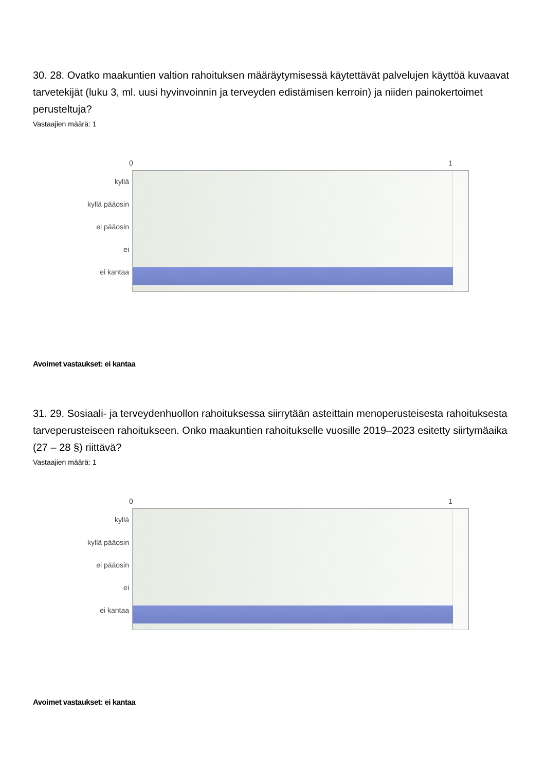30. 28. Ovatko maakuntien valtion rahoituksen määräytymisessä käytettävät palvelujen käyttöä kuvaavat tarvetekijät (luku 3, ml. uusi hyvinvoinnin ja terveyden edistämisen kerroin) ja niiden painokertoimet perusteltuja?
Vastaajien määrä: 1
0 1
kyllä
kyllä pääosin
ei pääosin
ei
ei kantaa
Avoimet vastaukset: ei kantaa
31. 29. Sosiaali- ja terveydenhuollon rahoituksessa siirrytään asteittain menoperusteisesta rahoituksesta tarveperusteiseen rahoitukseen. Onko maakuntien rahoitukselle vuosille 2019–2023 esitetty siirtymäaika (27 – 28 §) riittävä?
Vastaajien määrä: 1
0 1
kyllä
kyllä pääosin
ei pääosin
ei
ei kantaa
Avoimet vastaukset: ei kantaa